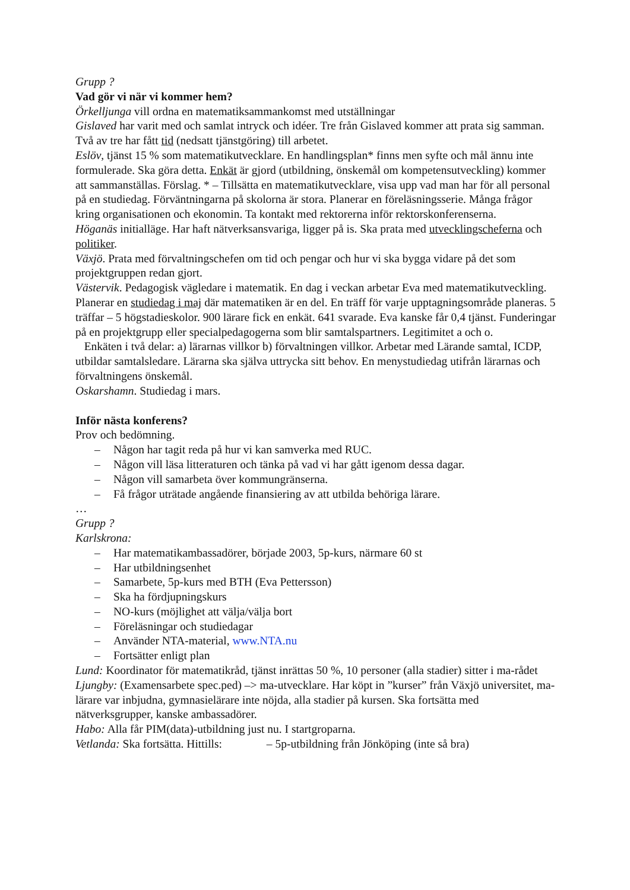Grupp ?
Vad gör vi när vi kommer hem?
Örkelljunga vill ordna en matematiksammankomst med utställningar
Gislaved har varit med och samlat intryck och idéer. Tre från Gislaved kommer att prata sig samman. Två av tre har fått tid (nedsatt tjänstgöring) till arbetet.
Eslöv, tjänst 15 % som matematikutvecklare. En handlingsplan* finns men syfte och mål ännu inte formulerade. Ska göra detta. Enkät är gjord (utbildning, önskemål om kompetensutveckling) kommer att sammanställas. Förslag. * – Tillsätta en matematikutvecklare, visa upp vad man har för all personal på en studiedag. Förväntningarna på skolorna är stora. Planerar en föreläsningsserie. Många frågor kring organisationen och ekonomin. Ta kontakt med rektorerna inför rektorskonferenserna.
Höganäs initialläge. Har haft nätverksansvariga, ligger på is. Ska prata med utvecklingscheferna och politiker.
Växjö. Prata med förvaltningschefen om tid och pengar och hur vi ska bygga vidare på det som projektgruppen redan gjort.
Västervik. Pedagogisk vägledare i matematik. En dag i veckan arbetar Eva med matematikutveckling. Planerar en studiedag i maj där matematiken är en del. En träff för varje upptagningsområde planeras. 5 träffar – 5 högstadieskolor. 900 lärare fick en enkät. 641 svarade. Eva kanske får 0,4 tjänst. Funderingar på en projektgrupp eller specialpedagogerna som blir samtalspartners. Legitimitet a och o.
Enkäten i två delar: a) lärarnas villkor b) förvaltningen villkor. Arbetar med Lärande samtal, ICDP, utbildar samtalsledare. Lärarna ska själva uttrycka sitt behov. En menystudiedag utifrån lärarnas och förvaltningens önskemål.
Oskarshamn. Studiedag i mars.
Inför nästa konferens?
Prov och bedömning.
– Någon har tagit reda på hur vi kan samverka med RUC.
– Någon vill läsa litteraturen och tänka på vad vi har gått igenom dessa dagar.
– Någon vill samarbeta över kommungränserna.
– Få frågor uträtade angående finansiering av att utbilda behöriga lärare.
…
Grupp ?
Karlskrona:
– Har matematikambassadörer, började 2003, 5p-kurs, närmare 60 st
– Har utbildningsenhet
– Samarbete, 5p-kurs med BTH (Eva Pettersson)
– Ska ha fördjupningskurs
– NO-kurs (möjlighet att välja/välja bort
– Föreläsningar och studiedagar
– Använder NTA-material, www.NTA.nu
– Fortsätter enligt plan
Lund: Koordinator för matematikråd, tjänst inrättas 50 %, 10 personer (alla stadier) sitter i ma-rådet
Ljungby: (Examensarbete spec.ped) –> ma-utvecklare. Har köpt in ”kurser” från Växjö universitet, ma-lärare var inbjudna, gymnasielärare inte nöjda, alla stadier på kursen. Ska fortsätta med nätverksgrupper, kanske ambassadörer.
Habo: Alla får PIM(data)-utbildning just nu. I startgroparna.
Vetlanda: Ska fortsätta. Hittills: – 5p-utbildning från Jönköping (inte så bra)